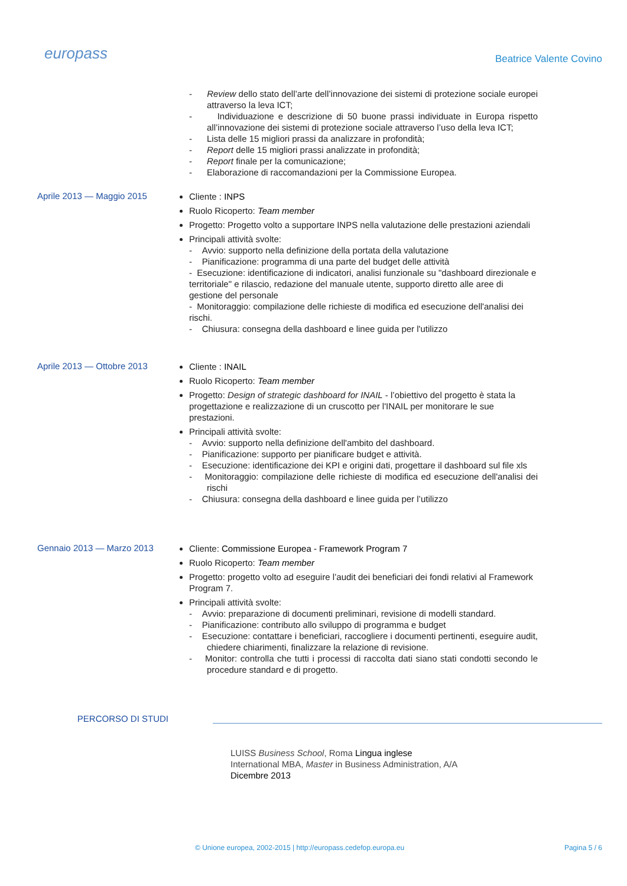europass
Beatrice Valente Covino
- Review dello stato dell’arte dell’innovazione dei sistemi di protezione sociale europei attraverso la leva ICT;
- Individuazione e descrizione di 50 buone prassi individuate in Europa rispetto all’innovazione dei sistemi di protezione sociale attraverso l’uso della leva ICT;
- Lista delle 15 migliori prassi da analizzare in profondità;
- Report delle 15 migliori prassi analizzate in profondità;
- Report finale per la comunicazione;
- Elaborazione di raccomandazioni per la Commissione Europea.
Aprile 2013 — Maggio 2015
Cliente : INPS
Ruolo Ricoperto: Team member
Progetto: Progetto volto a supportare INPS nella valutazione delle prestazioni aziendali
Principali attività svolte:
- Avvio: supporto nella definizione della portata della valutazione
- Pianificazione: programma di una parte del budget delle attività
- Esecuzione: identificazione di indicatori, analisi funzionale su "dashboard direzionale e territoriale" e rilascio, redazione del manuale utente, supporto diretto alle aree di gestione del personale
- Monitoraggio: compilazione delle richieste di modifica ed esecuzione dell'analisi dei rischi.
- Chiusura: consegna della dashboard e linee guida per l'utilizzo
Aprile 2013 — Ottobre 2013
Cliente : INAIL
Ruolo Ricoperto: Team member
Progetto: Design of strategic dashboard for INAIL - l’obiettivo del progetto è stata la progettazione e realizzazione di un cruscotto per l'INAIL per monitorare le sue prestazioni.
Principali attività svolte:
- Avvio: supporto nella definizione dell'ambito del dashboard.
- Pianificazione: supporto per pianificare budget e attività.
- Esecuzione: identificazione dei KPI e origini dati, progettare il dashboard sul file xls
- Monitoraggio: compilazione delle richieste di modifica ed esecuzione dell'analisi dei rischi
- Chiusura: consegna della dashboard e linee guida per l’utilizzo
Gennaio 2013 — Marzo 2013
Cliente: Commissione Europea - Framework Program 7
Ruolo Ricoperto: Team member
Progetto: progetto volto ad eseguire l’audit dei beneficiari dei fondi relativi al Framework Program 7.
Principali attività svolte:
- Avvio: preparazione di documenti preliminari, revisione di modelli standard.
- Pianificazione: contributo allo sviluppo di programma e budget
- Esecuzione: contattare i beneficiari, raccogliere i documenti pertinenti, eseguire audit, chiedere chiarimenti, finalizzare la relazione di revisione.
- Monitor: controlla che tutti i processi di raccolta dati siano stati condotti secondo le procedure standard e di progetto.
PERCORSO DI STUDI
LUISS Business School, Roma Lingua inglese
International MBA, Master in Business Administration, A/A
Dicembre 2013
© Unione europea, 2002-2015 | http://europass.cedefop.europa.eu Pagina 5 / 6